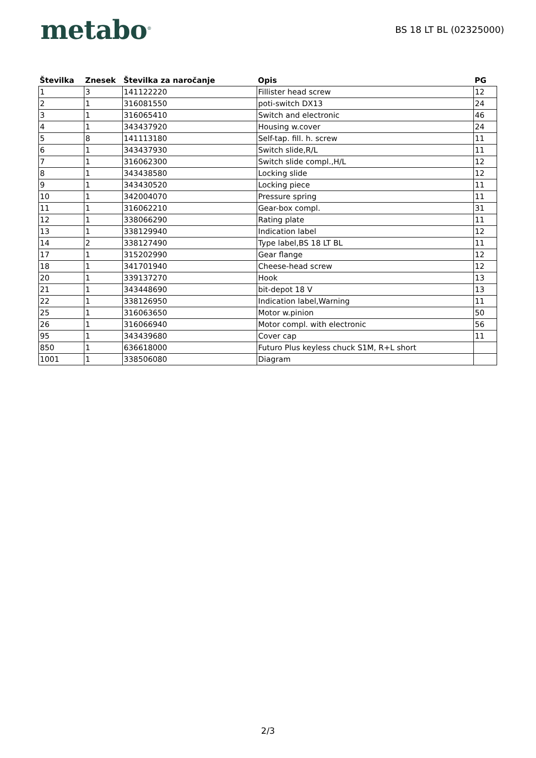metabo<sup>®</sup>
BS 18 LT BL (02325000)
| Številka | Znesek | Številka za naročanje | Opis | PG |
| --- | --- | --- | --- | --- |
| 1 | 3 | 141122220 | Fillister head screw | 12 |
| 2 | 1 | 316081550 | poti-switch DX13 | 24 |
| 3 | 1 | 316065410 | Switch and electronic | 46 |
| 4 | 1 | 343437920 | Housing w.cover | 24 |
| 5 | 8 | 141113180 | Self-tap. fill. h. screw | 11 |
| 6 | 1 | 343437930 | Switch slide,R/L | 11 |
| 7 | 1 | 316062300 | Switch slide compl.,H/L | 12 |
| 8 | 1 | 343438580 | Locking slide | 12 |
| 9 | 1 | 343430520 | Locking piece | 11 |
| 10 | 1 | 342004070 | Pressure spring | 11 |
| 11 | 1 | 316062210 | Gear-box compl. | 31 |
| 12 | 1 | 338066290 | Rating plate | 11 |
| 13 | 1 | 338129940 | Indication label | 12 |
| 14 | 2 | 338127490 | Type label,BS 18 LT BL | 11 |
| 17 | 1 | 315202990 | Gear flange | 12 |
| 18 | 1 | 341701940 | Cheese-head screw | 12 |
| 20 | 1 | 339137270 | Hook | 13 |
| 21 | 1 | 343448690 | bit-depot 18 V | 13 |
| 22 | 1 | 338126950 | Indication label,Warning | 11 |
| 25 | 1 | 316063650 | Motor w.pinion | 50 |
| 26 | 1 | 316066940 | Motor compl. with electronic | 56 |
| 95 | 1 | 343439680 | Cover cap | 11 |
| 850 | 1 | 636618000 | Futuro Plus keyless chuck S1M, R+L short | |
| 1001 | 1 | 338506080 | Diagram | |
2/3